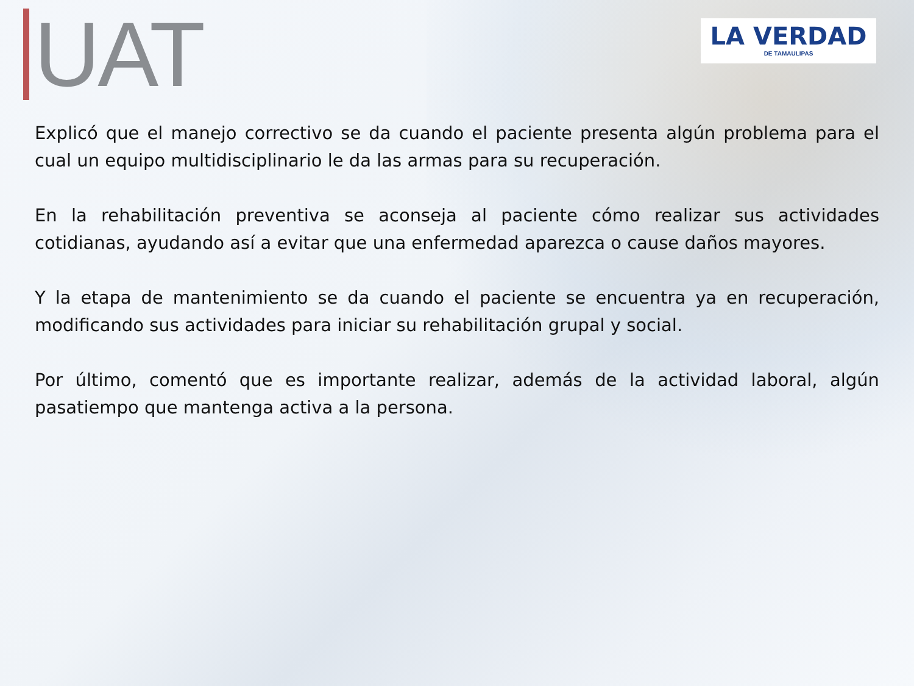UAT
LA VERDAD
DE TAMAULIPAS
Explicó que el manejo correctivo se da cuando el paciente presenta algún problema para el cual un equipo multidisciplinario le da las armas para su recuperación.
En la rehabilitación preventiva se aconseja al paciente cómo realizar sus actividades cotidianas, ayudando así a evitar que una enfermedad aparezca o cause daños mayores.
Y la etapa de mantenimiento se da cuando el paciente se encuentra ya en recuperación, modificando sus actividades para iniciar su rehabilitación grupal y social.
Por último, comentó que es importante realizar, además de la actividad laboral, algún pasatiempo que mantenga activa a la persona.